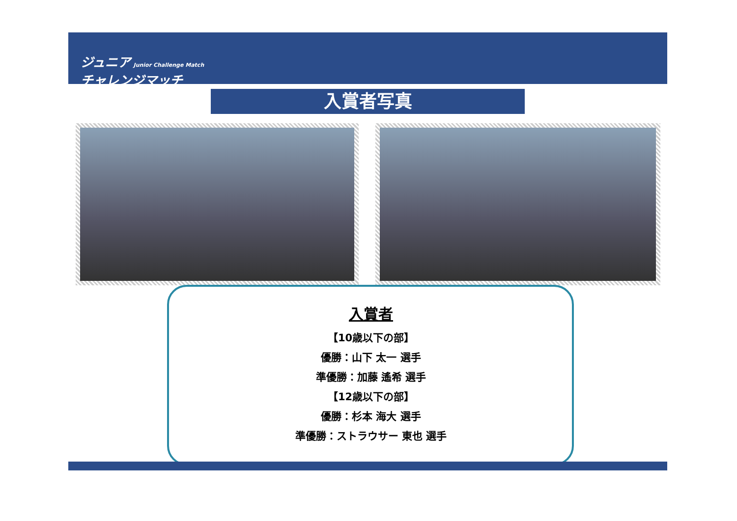ジュニア Junior Challenge Match
チャレンジマッチ
入賞者写真
入賞者
【10歳以下の部】
優勝：山下 太一 選手
準優勝：加藤 遙希 選手
【12歳以下の部】
優勝：杉本 海大 選手
準優勝：ストラウサー 東也 選手